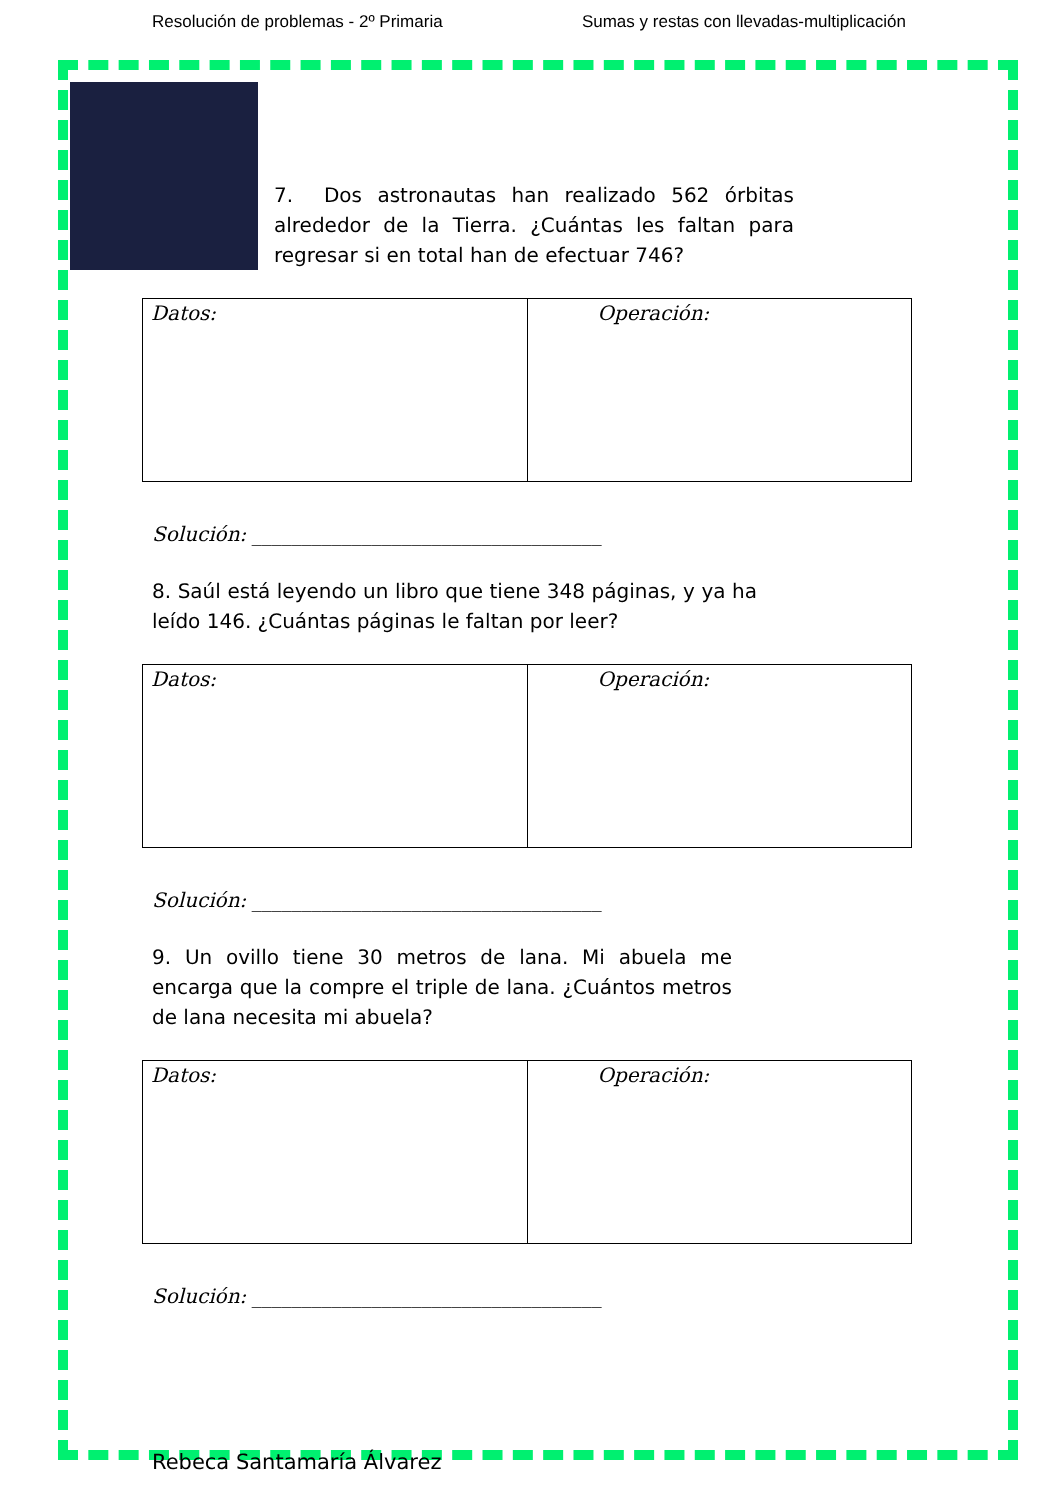Resolución de problemas - 2º Primaria Sumas y restas con llevadas-multiplicación
7. Dos astronautas han realizado 562 órbitas alrededor de la Tierra. ¿Cuántas les faltan para regresar si en total han de efectuar 746?
| Datos: | Operación: |
Solución: ___________________________________
8. Saúl está leyendo un libro que tiene 348 páginas, y ya ha leído 146. ¿Cuántas páginas le faltan por leer?
| Datos: | Operación: |
Solución: ___________________________________
9. Un ovillo tiene 30 metros de lana. Mi abuela me encarga que la compre el triple de lana. ¿Cuántos metros de lana necesita mi abuela?
| Datos: | Operación: |
Solución: ___________________________________
Rebeca Santamaría Álvarez